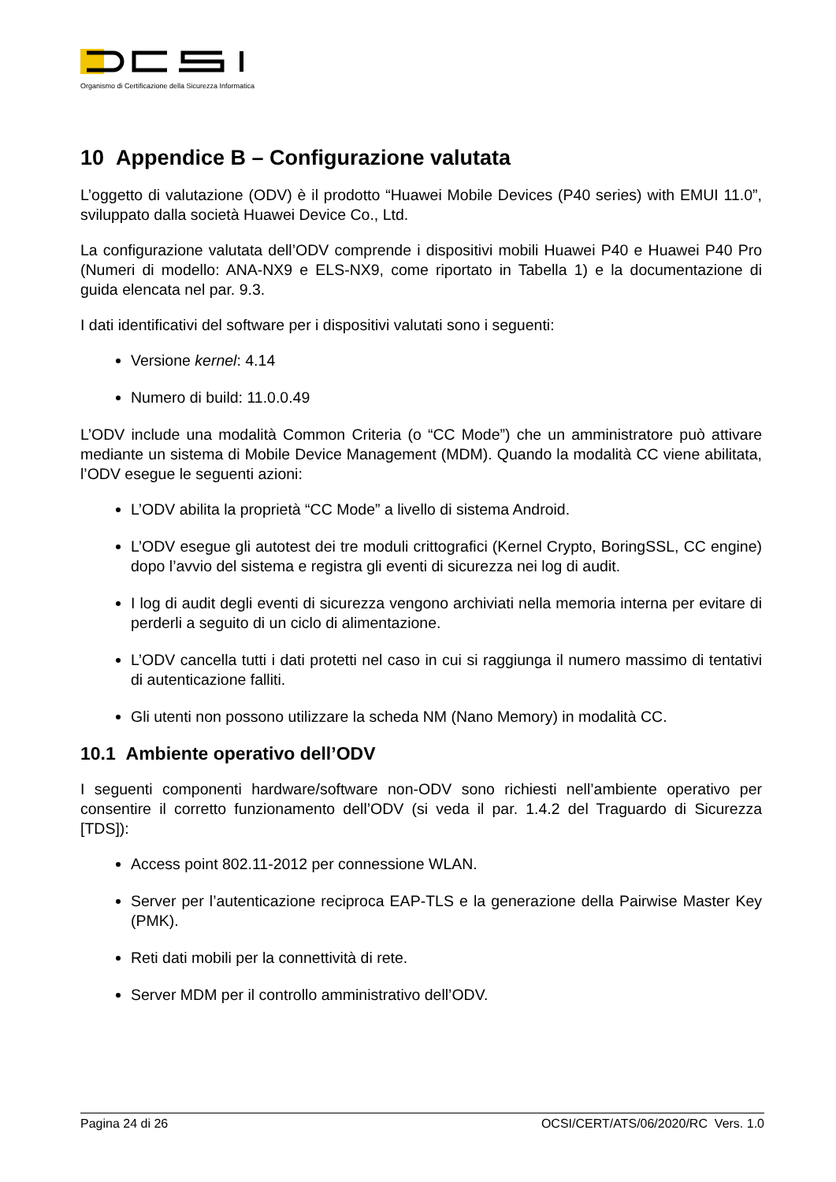Organismo di Certificazione della Sicurezza Informatica
10 Appendice B – Configurazione valutata
L’oggetto di valutazione (ODV) è il prodotto “Huawei Mobile Devices (P40 series) with EMUI 11.0”, sviluppato dalla società Huawei Device Co., Ltd.
La configurazione valutata dell’ODV comprende i dispositivi mobili Huawei P40 e Huawei P40 Pro (Numeri di modello: ANA-NX9 e ELS-NX9, come riportato in Tabella 1) e la documentazione di guida elencata nel par. 9.3.
I dati identificativi del software per i dispositivi valutati sono i seguenti:
Versione kernel: 4.14
Numero di build: 11.0.0.49
L’ODV include una modalità Common Criteria (o “CC Mode”) che un amministratore può attivare mediante un sistema di Mobile Device Management (MDM). Quando la modalità CC viene abilitata, l’ODV esegue le seguenti azioni:
L’ODV abilita la proprietà “CC Mode” a livello di sistema Android.
L’ODV esegue gli autotest dei tre moduli crittografici (Kernel Crypto, BoringSSL, CC engine) dopo l’avvio del sistema e registra gli eventi di sicurezza nei log di audit.
I log di audit degli eventi di sicurezza vengono archiviati nella memoria interna per evitare di perderli a seguito di un ciclo di alimentazione.
L’ODV cancella tutti i dati protetti nel caso in cui si raggiunga il numero massimo di tentativi di autenticazione falliti.
Gli utenti non possono utilizzare la scheda NM (Nano Memory) in modalità CC.
10.1 Ambiente operativo dell’ODV
I seguenti componenti hardware/software non-ODV sono richiesti nell’ambiente operativo per consentire il corretto funzionamento dell’ODV (si veda il par. 1.4.2 del Traguardo di Sicurezza [TDS]):
Access point 802.11-2012 per connessione WLAN.
Server per l’autenticazione reciproca EAP-TLS e la generazione della Pairwise Master Key (PMK).
Reti dati mobili per la connettività di rete.
Server MDM per il controllo amministrativo dell’ODV.
Pagina 24 di 26 OCSI/CERT/ATS/06/2020/RC Vers. 1.0